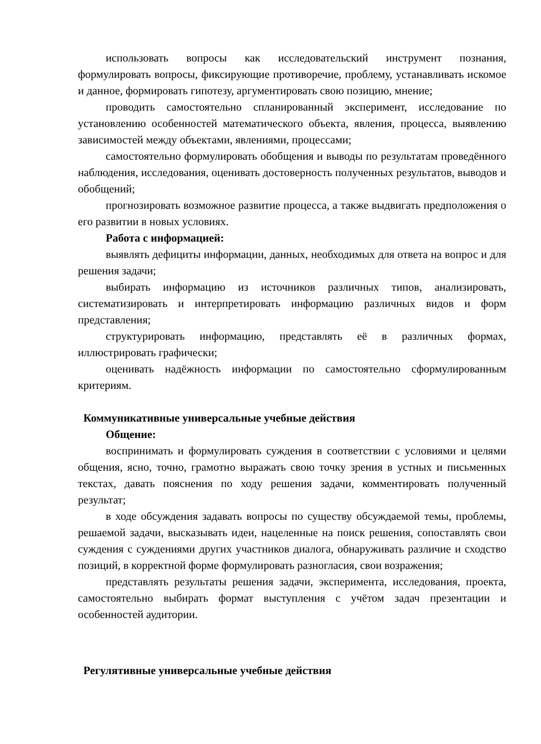использовать вопросы как исследовательский инструмент познания, формулировать вопросы, фиксирующие противоречие, проблему, устанавливать искомое и данное, формировать гипотезу, аргументировать свою позицию, мнение;
проводить самостоятельно спланированный эксперимент, исследование по установлению особенностей математического объекта, явления, процесса, выявлению зависимостей между объектами, явлениями, процессами;
самостоятельно формулировать обобщения и выводы по результатам проведённого наблюдения, исследования, оценивать достоверность полученных результатов, выводов и обобщений;
прогнозировать возможное развитие процесса, а также выдвигать предположения о его развитии в новых условиях.
Работа с информацией:
выявлять дефициты информации, данных, необходимых для ответа на вопрос и для решения задачи;
выбирать информацию из источников различных типов, анализировать, систематизировать и интерпретировать информацию различных видов и форм представления;
структурировать информацию, представлять её в различных формах, иллюстрировать графически;
оценивать надёжность информации по самостоятельно сформулированным критериям.
Коммуникативные универсальные учебные действия
Общение:
воспринимать и формулировать суждения в соответствии с условиями и целями общения, ясно, точно, грамотно выражать свою точку зрения в устных и письменных текстах, давать пояснения по ходу решения задачи, комментировать полученный результат;
в ходе обсуждения задавать вопросы по существу обсуждаемой темы, проблемы, решаемой задачи, высказывать идеи, нацеленные на поиск решения, сопоставлять свои суждения с суждениями других участников диалога, обнаруживать различие и сходство позиций, в корректной форме формулировать разногласия, свои возражения;
представлять результаты решения задачи, эксперимента, исследования, проекта, самостоятельно выбирать формат выступления с учётом задач презентации и особенностей аудитории.
Регулятивные универсальные учебные действия